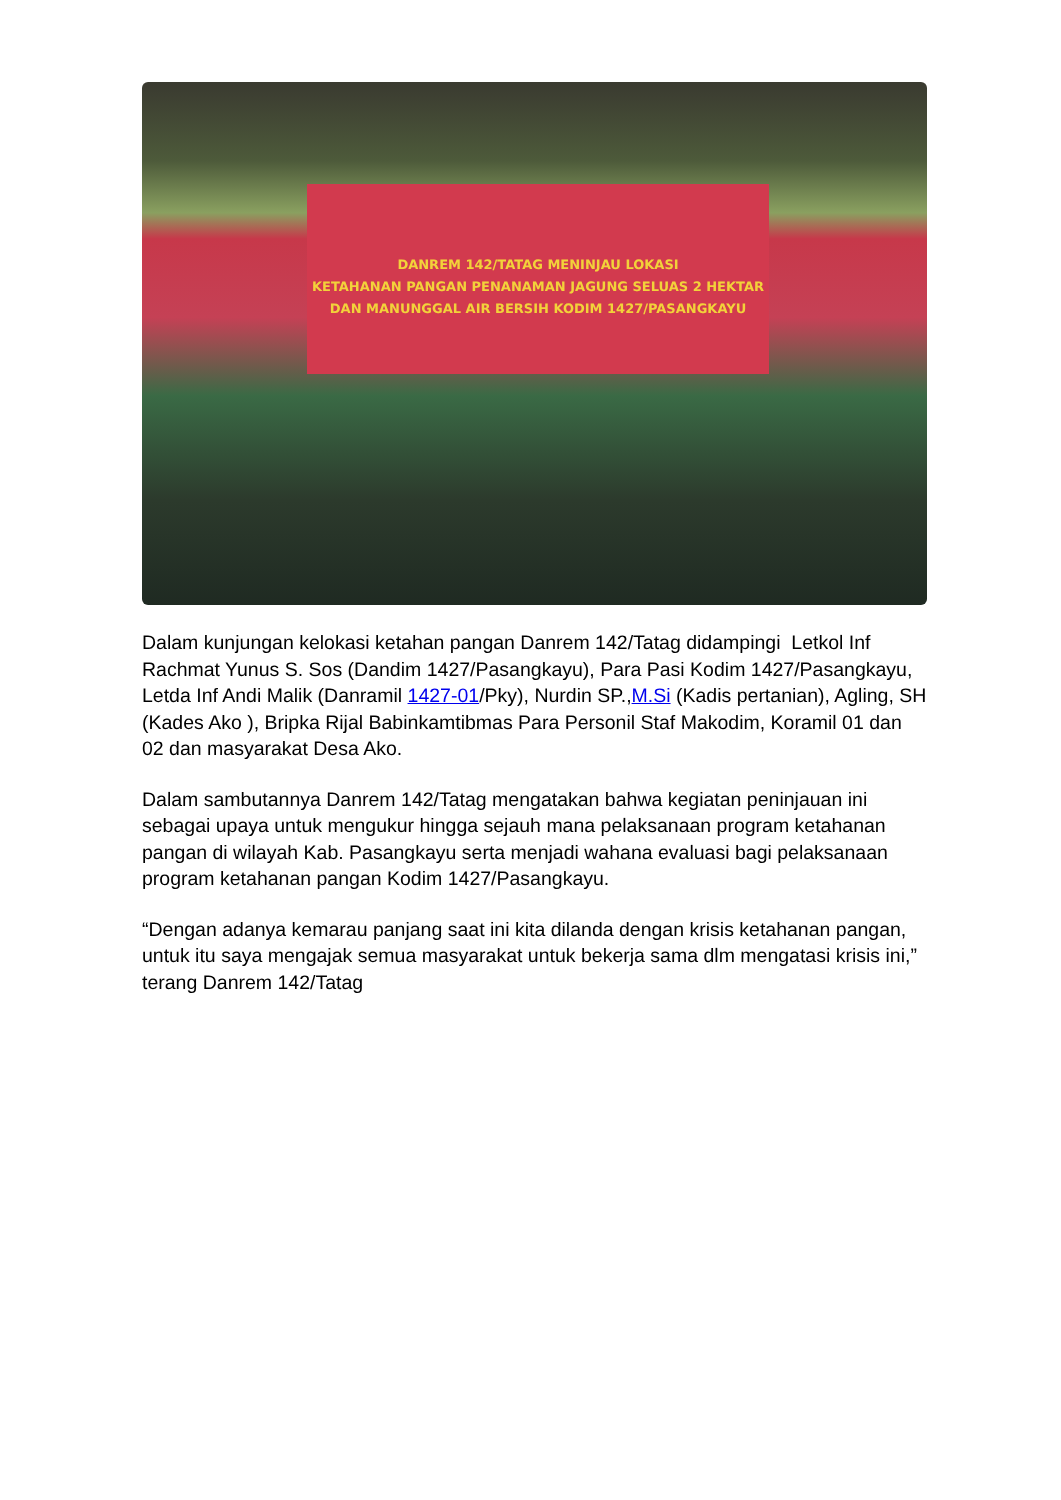DANREM 142/TATAG MENINJAU LOKASI
KETAHANAN PANGAN PENANAMAN JAGUNG SELUAS 2 HEKTAR
DAN MANUNGGAL AIR BERSIH KODIM 1427/PASANGKAYU
Dalam kunjungan kelokasi ketahan pangan Danrem 142/Tatag didampingi Letkol Inf Rachmat Yunus S. Sos (Dandim 1427/Pasangkayu), Para Pasi Kodim 1427/Pasangkayu, Letda Inf Andi Malik (Danramil 1427-01/Pky), Nurdin SP.,M.Si (Kadis pertanian), Agling, SH (Kades Ako ), Bripka Rijal Babinkamtibmas Para Personil Staf Makodim, Koramil 01 dan 02 dan masyarakat Desa Ako.
Dalam sambutannya Danrem 142/Tatag mengatakan bahwa kegiatan peninjauan ini sebagai upaya untuk mengukur hingga sejauh mana pelaksanaan program ketahanan pangan di wilayah Kab. Pasangkayu serta menjadi wahana evaluasi bagi pelaksanaan program ketahanan pangan Kodim 1427/Pasangkayu.
“Dengan adanya kemarau panjang saat ini kita dilanda dengan krisis ketahanan pangan, untuk itu saya mengajak semua masyarakat untuk bekerja sama dlm mengatasi krisis ini,” terang Danrem 142/Tatag